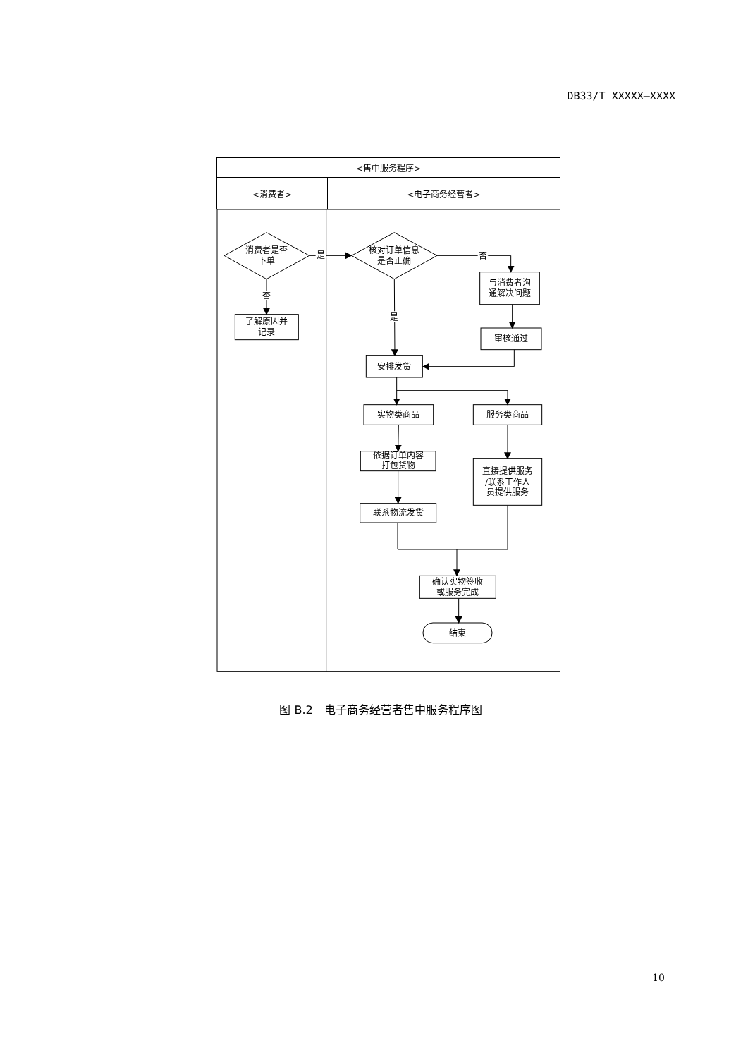DB33/T XXXXX—XXXX
| <售中服务程序> | |
| <消费者> | <电子商务经营者> |
消费者是否
下单
是
核对订单信息
是否正确
否
与消费者沟
通解决问题
审核通过
否
了解原因并
记录
是
安排发货
实物类商品
服务类商品
依据订单内容
打包货物
联系物流发货
直接提供服务
/联系工作人
员提供服务
确认实物签收
或服务完成
结束
图 B.2　电子商务经营者售中服务程序图
10